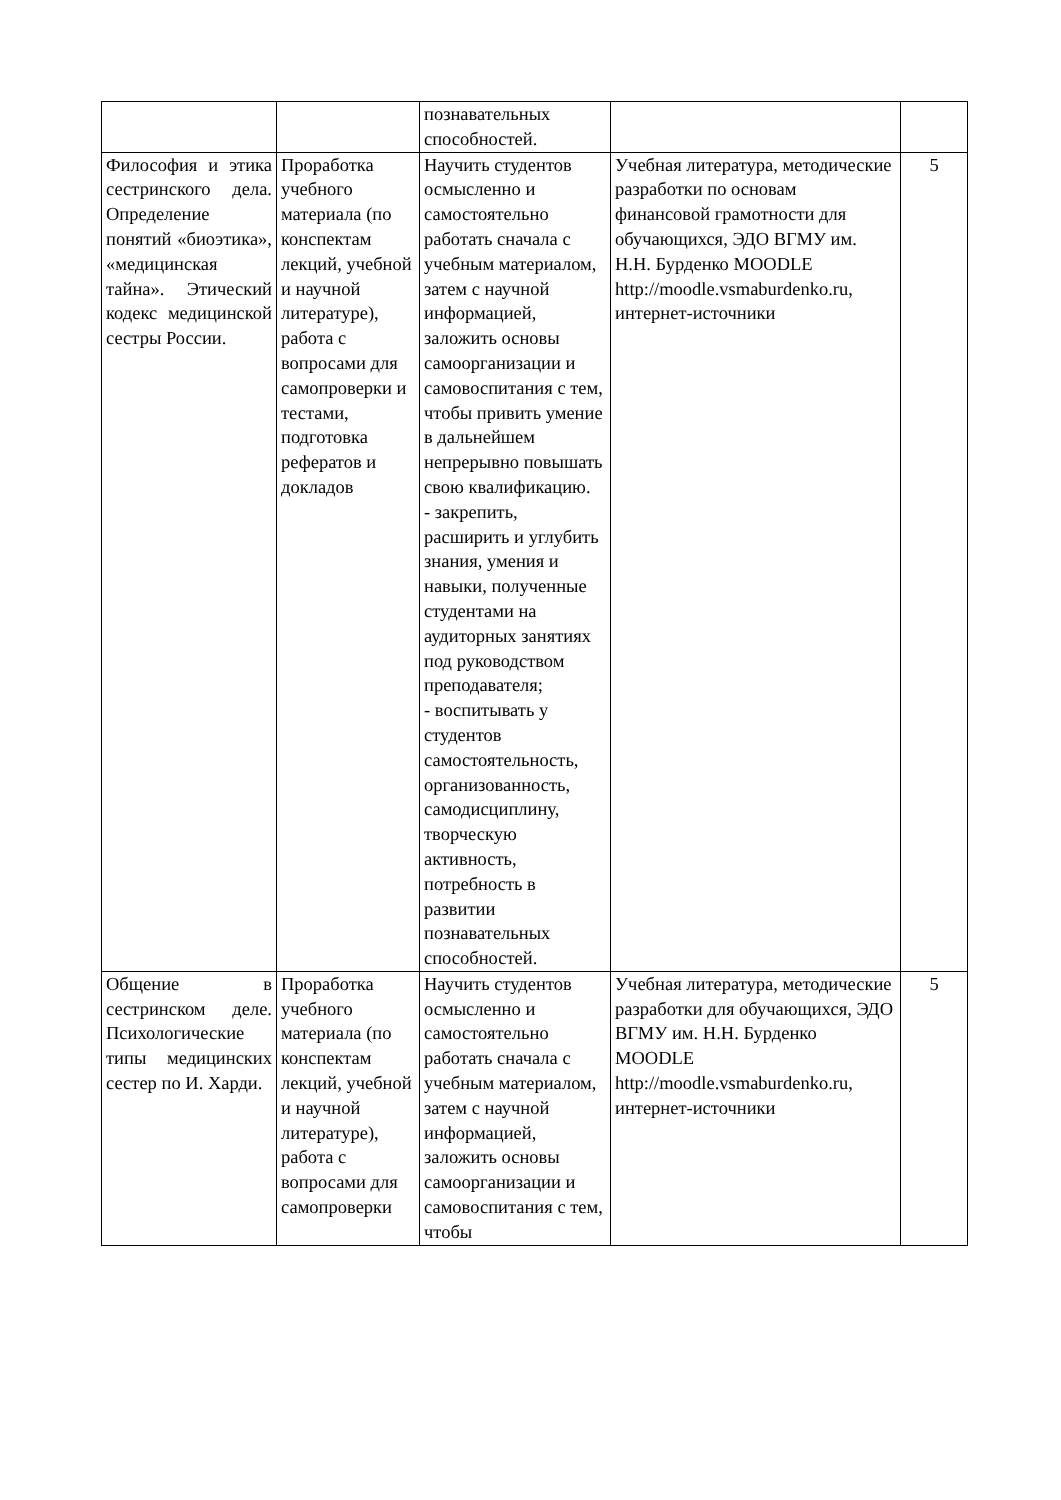| | | познавательных способностей. | | |
| Философия и этика сестринского дела. Определение понятий «биоэтика», «медицинская тайна». Этический кодекс медицинской сестры России. | Проработка учебного материала (по конспектам лекций, учебной и научной литературе), работа с вопросами для самопроверки и тестами, подготовка рефератов и докладов | Научить студентов осмысленно и самостоятельно работать сначала с учебным материалом, затем с научной информацией, заложить основы самоорганизации и самовоспитания с тем, чтобы привить умение в дальнейшем непрерывно повышать свою квалификацию. - закрепить, расширить и углубить знания, умения и навыки, полученные студентами на аудиторных занятиях под руководством преподавателя; - воспитывать у студентов самостоятельность, организованность, самодисциплину, творческую активность, потребность в развитии познавательных способностей. | Учебная литература, методические разработки по основам финансовой грамотности для обучающихся, ЭДО ВГМУ им. Н.Н. Бурденко MOODLE http://moodle.vsmaburdenko.ru, интернет-источники | 5 |
| Общение в сестринском деле. Психологические типы медицинских сестер по И. Харди. | Проработка учебного материала (по конспектам лекций, учебной и научной литературе), работа с вопросами для самопроверки | Научить студентов осмысленно и самостоятельно работать сначала с учебным материалом, затем с научной информацией, заложить основы самоорганизации и самовоспитания с тем, чтобы | Учебная литература, методические разработки для обучающихся, ЭДО ВГМУ им. Н.Н. Бурденко MOODLE http://moodle.vsmaburdenko.ru, интернет-источники | 5 |